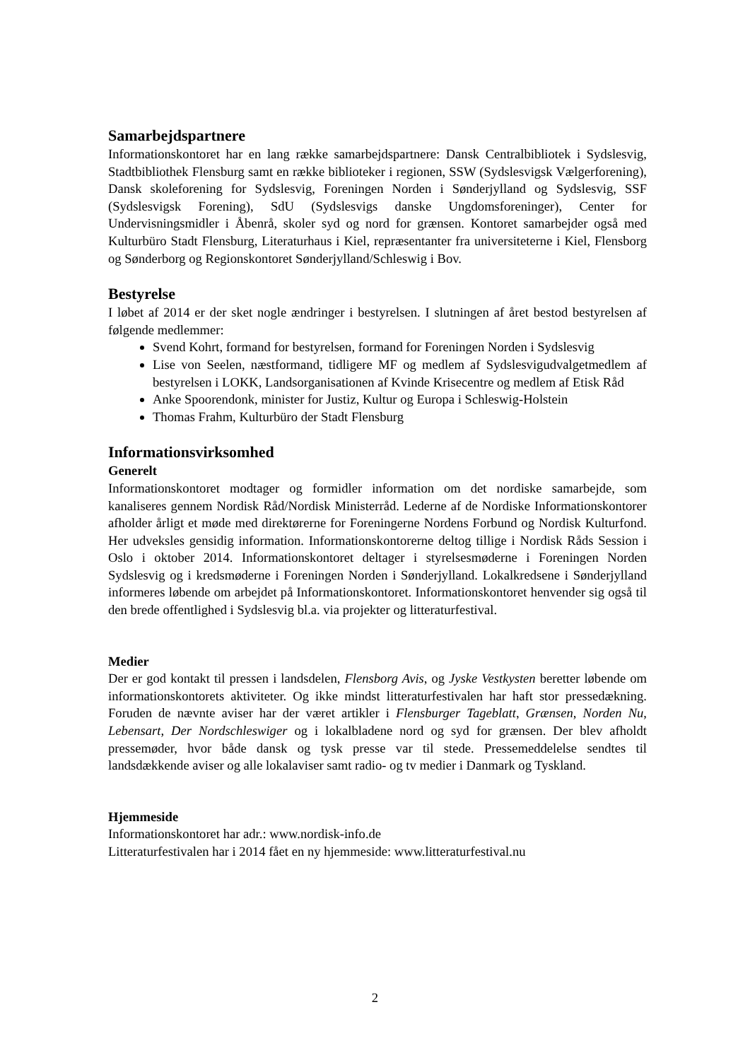Samarbejdspartnere
Informationskontoret har en lang række samarbejdspartnere: Dansk Centralbibliotek i Sydslesvig, Stadtbibliothek Flensburg samt en række biblioteker i regionen, SSW (Sydslesvigsk Vælgerforening), Dansk skoleforening for Sydslesvig, Foreningen Norden i Sønderjylland og Sydslesvig, SSF (Sydslesvigsk Forening), SdU (Sydslesvigs danske Ungdomsforeninger), Center for Undervisningsmidler i Åbenrå, skoler syd og nord for grænsen. Kontoret samarbejder også med Kulturbüro Stadt Flensburg, Literaturhaus i Kiel, repræsentanter fra universiteterne i Kiel, Flensborg og Sønderborg og Regionskontoret Sønderjylland/Schleswig i Bov.
Bestyrelse
I løbet af 2014 er der sket nogle ændringer i bestyrelsen. I slutningen af året bestod bestyrelsen af følgende medlemmer:
Svend Kohrt, formand for bestyrelsen, formand for Foreningen Norden i Sydslesvig
Lise von Seelen, næstformand, tidligere MF og medlem af Sydslesvigudvalgetmedlem af bestyrelsen i LOKK, Landsorganisationen af Kvinde Krisecentre og medlem af Etisk Råd
Anke Spoorendonk, minister for Justiz, Kultur og Europa i Schleswig-Holstein
Thomas Frahm, Kulturbüro der Stadt Flensburg
Informationsvirksomhed
Generelt
Informationskontoret modtager og formidler information om det nordiske samarbejde, som kanaliseres gennem Nordisk Råd/Nordisk Ministerråd. Lederne af de Nordiske Informationskontorer afholder årligt et møde med direktørerne for Foreningerne Nordens Forbund og Nordisk Kulturfond. Her udveksles gensidig information. Informationskontorerne deltog tillige i Nordisk Råds Session i Oslo i oktober 2014. Informationskontoret deltager i styrelsesmøderne i Foreningen Norden Sydslesvig og i kredsmøderne i Foreningen Norden i Sønderjylland. Lokalkredsene i Sønderjylland informeres løbende om arbejdet på Informationskontoret. Informationskontoret henvender sig også til den brede offentlighed i Sydslesvig bl.a. via projekter og litteraturfestival.
Medier
Der er god kontakt til pressen i landsdelen, Flensborg Avis, og Jyske Vestkysten beretter løbende om informationskontorets aktiviteter. Og ikke mindst litteraturfestivalen har haft stor pressedækning. Foruden de nævnte aviser har der været artikler i Flensburger Tageblatt, Grænsen, Norden Nu, Lebensart, Der Nordschleswiger og i lokalbladene nord og syd for grænsen. Der blev afholdt pressemøder, hvor både dansk og tysk presse var til stede. Pressemeddelelse sendtes til landsdækkende aviser og alle lokalaviser samt radio- og tv medier i Danmark og Tyskland.
Hjemmeside
Informationskontoret har adr.: www.nordisk-info.de
Litteraturfestivalen har i 2014 fået en ny hjemmeside: www.litteraturfestival.nu
2